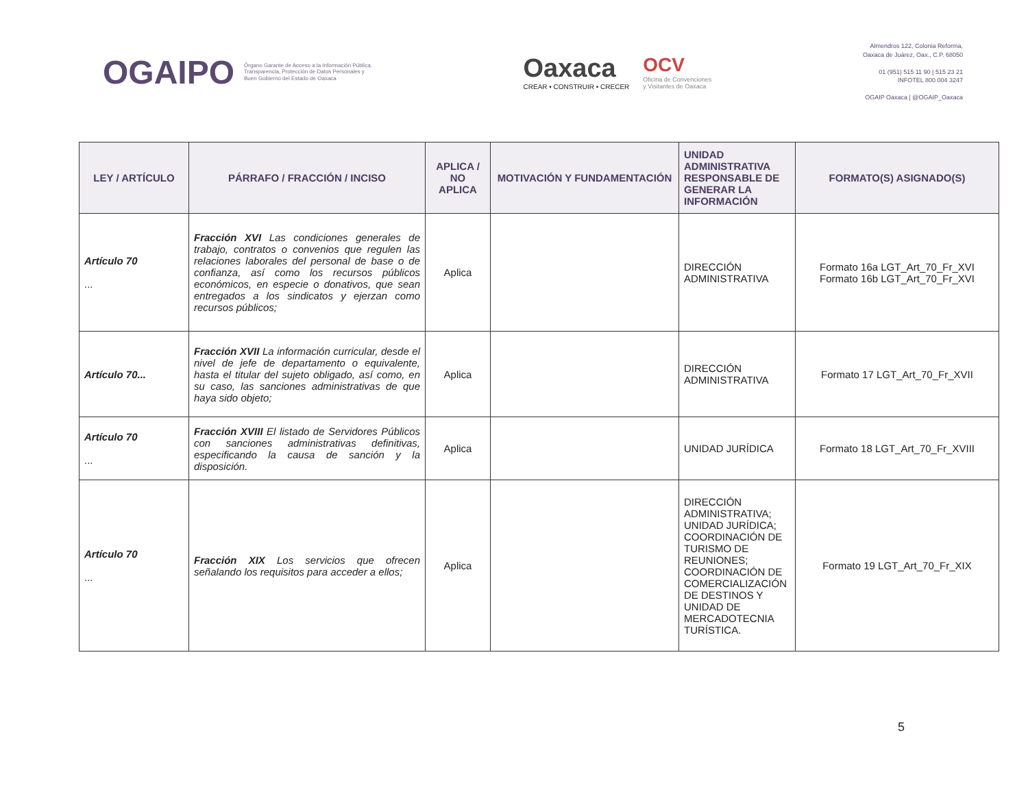OGAIPO
Órgano Garante de Acceso a la Información Pública,
Transparencia, Protección de Datos Personales y
Buen Gobierno del Estado de Oaxaca
Oaxaca
CREAR • CONSTRUIR • CRECER
OCV
Oficina de Convenciones
y Visitantes de Oaxaca
Almendros 122, Colonia Reforma,
Oaxaca de Juárez, Oax., C.P. 68050
01 (951) 515 11 90 | 515 23 21
INFOTEL 800 004 3247
OGAIP Oaxaca | @OGAIP_Oaxaca
| LEY / ARTÍCULO | PÁRRAFO / FRACCIÓN / INCISO | APLICA / NO APLICA | MOTIVACIÓN Y FUNDAMENTACIÓN | UNIDAD ADMINISTRATIVA RESPONSABLE DE GENERAR LA INFORMACIÓN | FORMATO(S) ASIGNADO(S) |
| --- | --- | --- | --- | --- | --- |
| Artículo 70 ... | Fracción XVI Las condiciones generales de trabajo, contratos o convenios que regulen las relaciones laborales del personal de base o de confianza, así como los recursos públicos económicos, en especie o donativos, que sean entregados a los sindicatos y ejerzan como recursos públicos; | Aplica | | DIRECCIÓN ADMINISTRATIVA | Formato 16a LGT_Art_70_Fr_XVI Formato 16b LGT_Art_70_Fr_XVI |
| Artículo 70... | Fracción XVII La información curricular, desde el nivel de jefe de departamento o equivalente, hasta el titular del sujeto obligado, así como, en su caso, las sanciones administrativas de que haya sido objeto; | Aplica | | DIRECCIÓN ADMINISTRATIVA | Formato 17 LGT_Art_70_Fr_XVII |
| Artículo 70 ... | Fracción XVIII El listado de Servidores Públicos con sanciones administrativas definitivas, especificando la causa de sanción y la disposición. | Aplica | | UNIDAD JURÍDICA | Formato 18 LGT_Art_70_Fr_XVIII |
| Artículo 70 ... | Fracción XIX Los servicios que ofrecen señalando los requisitos para acceder a ellos; | Aplica | | DIRECCIÓN ADMINISTRATIVA; UNIDAD JURÍDICA; COORDINACIÓN DE TURISMO DE REUNIONES; COORDINACIÓN DE COMERCIALIZACIÓN DE DESTINOS Y UNIDAD DE MERCADOTECNIA TURÍSTICA. | Formato 19 LGT_Art_70_Fr_XIX |
5